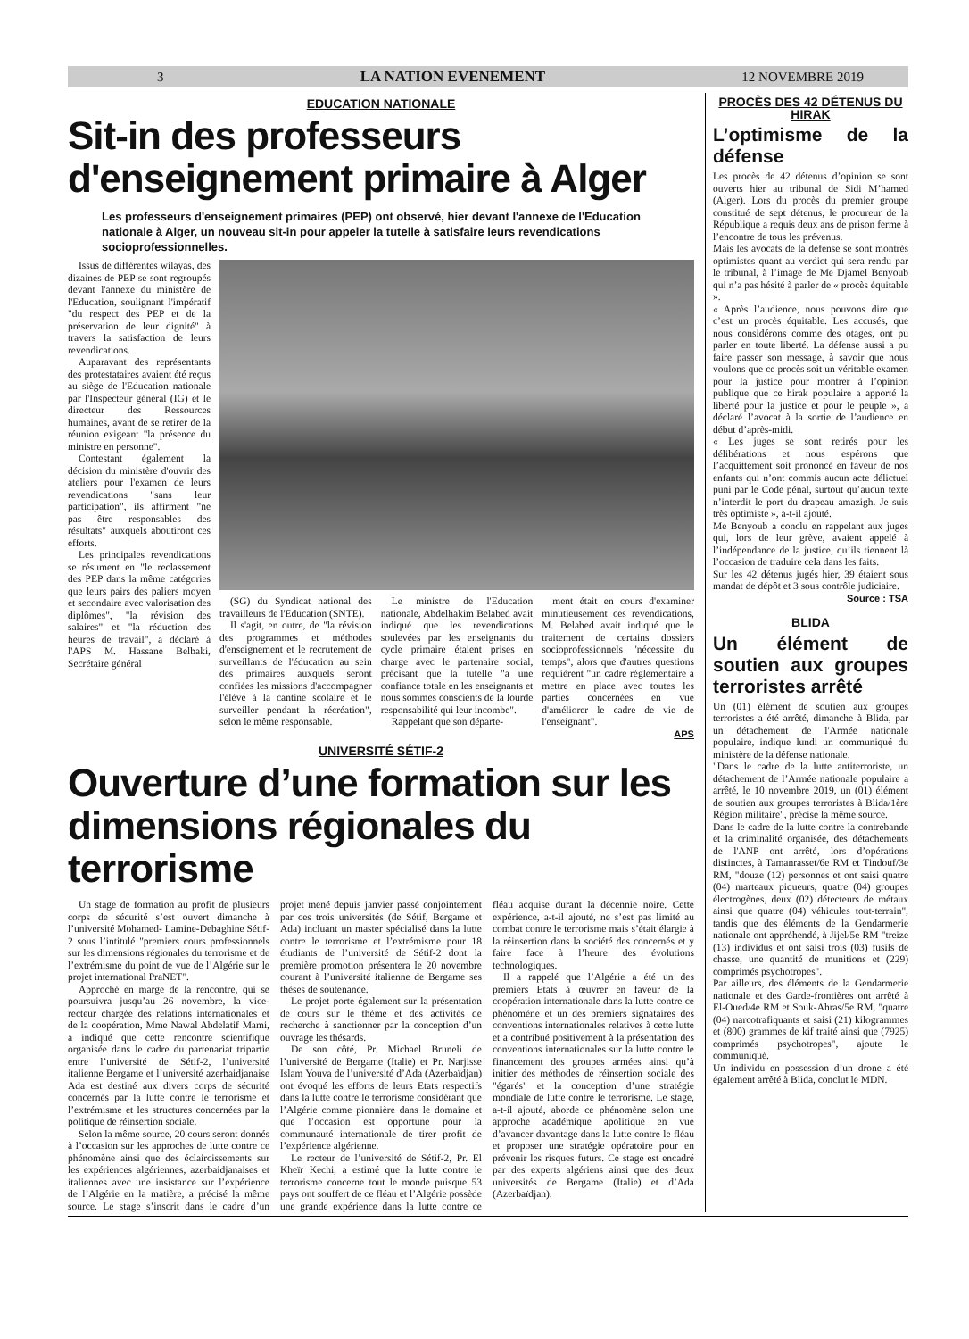3 LA NATION EVENEMENT 12 NOVEMBRE 2019
EDUCATION NATIONALE
Sit-in des professeurs d'enseignement primaire à Alger
Les professeurs d'enseignement primaires (PEP) ont observé, hier devant l'annexe de l'Education nationale à Alger, un nouveau sit-in pour appeler la tutelle à satisfaire leurs revendications socioprofessionnelles.
Issus de différentes wilayas, des dizaines de PEP se sont regroupés devant l'annexe du ministère de l'Education, soulignant l'impératif "du respect des PEP et de la préservation de leur dignité" à travers la satisfaction de leurs revendications.
Auparavant des représentants des protestataires avaient été reçus au siège de l'Education nationale par l'Inspecteur général (IG) et le directeur des Ressources humaines, avant de se retirer de la réunion exigeant "la présence du ministre en personne".
Contestant également la décision du ministère d'ouvrir des ateliers pour l'examen de leurs revendications "sans leur participation", ils affirment "ne pas être responsables des résultats" auxquels aboutiront ces efforts.
Les principales revendications se résument en "le reclassement des PEP dans la même catégories que leurs pairs des paliers moyen et secondaire avec valorisation des diplômes", "la révision des salaires" et "la réduction des heures de travail", a déclaré à l'APS M. Hassane Belbaki, Secrétaire général
(SG) du Syndicat national des travailleurs de l'Education (SNTE).
Il s'agit, en outre, de "la révision des programmes et méthodes d'enseignement et le recrutement de surveillants de l'éducation au sein des primaires auxquels seront confiées les missions d'accompagner l'élève à la cantine scolaire et le surveiller pendant la récréation", selon le même responsable.
Le ministre de l'Education nationale, Abdelhakim Belabed avait indiqué que les revendications soulevées par les enseignants du cycle primaire étaient prises en charge avec le partenaire social, précisant que la tutelle "a une confiance totale en les enseignants et nous sommes conscients de la lourde responsabilité qui leur incombe".
Rappelant que son départe-
ment était en cours d'examiner minutieusement ces revendications, M. Belabed avait indiqué que le traitement de certains dossiers socioprofessionnels "nécessite du temps", alors que d'autres questions requièrent "un cadre réglementaire à mettre en place avec toutes les parties concernées en vue d'améliorer le cadre de vie de l'enseignant".
APS
UNIVERSITÉ SÉTIF-2
Ouverture d’une formation sur les dimensions régionales du terrorisme
Un stage de formation au profit de plusieurs corps de sécurité s’est ouvert dimanche à l’université Mohamed- Lamine-Debaghine Sétif-2 sous l’intitulé "premiers cours professionnels sur les dimensions régionales du terrorisme et de l’extrémisme du point de vue de l’Algérie sur le projet international PraNET".
Approché en marge de la rencontre, qui se poursuivra jusqu’au 26 novembre, la vice-recteur chargée des relations internationales et de la coopération, Mme Nawal Abdelatif Mami, a indiqué que cette rencontre scientifique organisée dans le cadre du partenariat tripartie entre l’université de Sétif-2, l’université italienne Bergame et l’université azerbaidjanaise Ada est destiné aux divers corps de sécurité concernés par la lutte contre le terrorisme et l’extrémisme et les structures concernées par la politique de réinsertion sociale.
Selon la même source, 20 cours seront donnés à l’occasion sur les approches de lutte contre ce phénomène ainsi que des éclaircissements sur les expériences algériennes, azerbaidjanaises et italiennes avec une insistance sur l’expérience de l’Algérie en la matière, a précisé la même source. Le stage s’inscrit dans le cadre d’un projet mené depuis janvier passé conjointement par ces trois universités (de Sétif, Bergame et Ada) incluant un master spécialisé dans la lutte contre le terrorisme et l’extrémisme pour 18 étudiants de l’université de Sétif-2 dont la première promotion présentera le 20 novembre courant à l’université italienne de Bergame ses thèses de soutenance.
Le projet porte également sur la présentation de cours sur le thème et des activités de recherche à sanctionner par la conception d’un ouvrage les thésards.
De son côté, Pr. Michael Bruneli de l’université de Bergame (Italie) et Pr. Narjisse Islam Youva de l’université d’Ada (Azerbaïdjan) ont évoqué les efforts de leurs Etats respectifs dans la lutte contre le terrorisme considérant que l’Algérie comme pionnière dans le domaine et que l’occasion est opportune pour la communauté internationale de tirer profit de l’expérience algérienne.
Le recteur de l’université de Sétif-2, Pr. El Kheïr Kechi, a estimé que la lutte contre le terrorisme concerne tout le monde puisque 53 pays ont souffert de ce fléau et l’Algérie possède une grande expérience dans la lutte contre ce fléau acquise durant la décennie noire. Cette expérience, a-t-il ajouté, ne s’est pas limité au combat contre le terrorisme mais s’était élargie à la réinsertion dans la société des concernés et y faire face à l’heure des évolutions technologiques.
Il a rappelé que l’Algérie a été un des premiers Etats à œuvrer en faveur de la coopération internationale dans la lutte contre ce phénomène et un des premiers signataires des conventions internationales relatives à cette lutte et a contribué positivement à la présentation des conventions internationales sur la lutte contre le financement des groupes armées ainsi qu’à initier des méthodes de réinsertion sociale des "égarés" et la conception d’une stratégie mondiale de lutte contre le terrorisme. Le stage, a-t-il ajouté, aborde ce phénomène selon une approche académique apolitique en vue d’avancer davantage dans la lutte contre le fléau et proposer une stratégie opératoire pour en prévenir les risques futurs. Ce stage est encadré par des experts algériens ainsi que des deux universités de Bergame (Italie) et d’Ada (Azerbaïdjan).
PROCÈS DES 42 DÉTENUS DU HIRAK
L’optimisme de la défense
Les procès de 42 détenus d’opinion se sont ouverts hier au tribunal de Sidi M’hamed (Alger). Lors du procès du premier groupe constitué de sept détenus, le procureur de la République a requis deux ans de prison ferme à l’encontre de tous les prévenus.
Mais les avocats de la défense se sont montrés optimistes quant au verdict qui sera rendu par le tribunal, à l’image de Me Djamel Benyoub qui n’a pas hésité à parler de « procès équitable ».
« Après l’audience, nous pouvons dire que c’est un procès équitable. Les accusés, que nous considérons comme des otages, ont pu parler en toute liberté. La défense aussi a pu faire passer son message, à savoir que nous voulons que ce procès soit un véritable examen pour la justice pour montrer à l’opinion publique que ce hirak populaire a apporté la liberté pour la justice et pour le peuple », a déclaré l’avocat à la sortie de l’audience en début d’après-midi.
« Les juges se sont retirés pour les délibérations et nous espérons que l’acquittement soit prononcé en faveur de nos enfants qui n’ont commis aucun acte délictuel puni par le Code pénal, surtout qu’aucun texte n’interdit le port du drapeau amazigh. Je suis très optimiste », a-t-il ajouté.
Me Benyoub a conclu en rappelant aux juges qui, lors de leur grève, avaient appelé à l’indépendance de la justice, qu’ils tiennent là l’occasion de traduire cela dans les faits.
Sur les 42 détenus jugés hier, 39 étaient sous mandat de dépôt et 3 sous contrôle judiciaire.
Source : TSA
BLIDA
Un élément de soutien aux groupes terroristes arrêté
Un (01) élément de soutien aux groupes terroristes a été arrêté, dimanche à Blida, par un détachement de l'Armée nationale populaire, indique lundi un communiqué du ministère de la défense nationale.
"Dans le cadre de la lutte antiterroriste, un détachement de l’Armée nationale populaire a arrêté, le 10 novembre 2019, un (01) élément de soutien aux groupes terroristes à Blida/1ère Région militaire", précise la même source.
Dans le cadre de la lutte contre la contrebande et la criminalité organisée, des détachements de l'ANP ont arrêté, lors d’opérations distinctes, à Tamanrasset/6e RM et Tindouf/3e RM, "douze (12) personnes et ont saisi quatre (04) marteaux piqueurs, quatre (04) groupes électrogènes, deux (02) détecteurs de métaux ainsi que quatre (04) véhicules tout-terrain", tandis que des éléments de la Gendarmerie nationale ont appréhendé, à Jijel/5e RM "treize (13) individus et ont saisi trois (03) fusils de chasse, une quantité de munitions et (229) comprimés psychotropes".
Par ailleurs, des éléments de la Gendarmerie nationale et des Garde-frontières ont arrêté à El-Oued/4e RM et Souk-Ahras/5e RM, "quatre (04) narcotrafiquants et saisi (21) kilogrammes et (800) grammes de kif traité ainsi que (7925) comprimés psychotropes", ajoute le communiqué.
Un individu en possession d’un drone a été également arrêté à Blida, conclut le MDN.